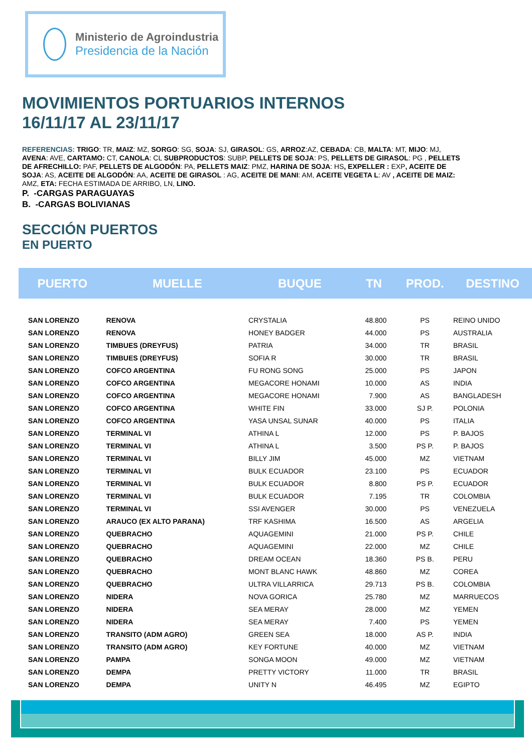Ministerio de Agroindustria
Presidencia de la Nación
MOVIMIENTOS PORTUARIOS INTERNOS
16/11/17 AL 23/11/17
REFERENCIAS: TRIGO: TR, MAIZ: MZ, SORGO: SG, SOJA: SJ, GIRASOL: GS, ARROZ:AZ, CEBADA: CB, MALTA: MT, MIJO: MJ, AVENA: AVE, CARTAMO: CT, CANOLA: CL SUBPRODUCTOS: SUBP, PELLETS DE SOJA: PS, PELLETS DE GIRASOL: PG , PELLETS DE AFRECHILLO: PAF, PELLETS DE ALGODÓN: PA, PELLETS MAIZ: PMZ, HARINA DE SOJA: HS, EXPELLER : EXP, ACEITE DE SOJA: AS, ACEITE DE ALGODÓN: AA, ACEITE DE GIRASOL : AG, ACEITE DE MANI: AM, ACEITE VEGETA L: AV , ACEITE DE MAIZ: AMZ, ETA: FECHA ESTIMADA DE ARRIBO, LN, LINO.
P. -CARGAS PARAGUAYAS
B. -CARGAS BOLIVIANAS
SECCIÓN PUERTOS
EN PUERTO
| PUERTO | MUELLE | BUQUE | TN | PROD. | DESTINO |
| --- | --- | --- | --- | --- | --- |
| SAN LORENZO | RENOVA | CRYSTALIA | 48.800 | PS | REINO UNIDO |
| SAN LORENZO | RENOVA | HONEY BADGER | 44.000 | PS | AUSTRALIA |
| SAN LORENZO | TIMBUES (DREYFUS) | PATRIA | 34.000 | TR | BRASIL |
| SAN LORENZO | TIMBUES (DREYFUS) | SOFIA R | 30.000 | TR | BRASIL |
| SAN LORENZO | COFCO ARGENTINA | FU RONG SONG | 25.000 | PS | JAPON |
| SAN LORENZO | COFCO ARGENTINA | MEGACORE HONAMI | 10.000 | AS | INDIA |
| SAN LORENZO | COFCO ARGENTINA | MEGACORE HONAMI | 7.900 | AS | BANGLADESH |
| SAN LORENZO | COFCO ARGENTINA | WHITE FIN | 33.000 | SJ P. | POLONIA |
| SAN LORENZO | COFCO ARGENTINA | YASA UNSAL SUNAR | 40.000 | PS | ITALIA |
| SAN LORENZO | TERMINAL VI | ATHINA L | 12.000 | PS | P. BAJOS |
| SAN LORENZO | TERMINAL VI | ATHINA L | 3.500 | PS P. | P. BAJOS |
| SAN LORENZO | TERMINAL VI | BILLY JIM | 45.000 | MZ | VIETNAM |
| SAN LORENZO | TERMINAL VI | BULK ECUADOR | 23.100 | PS | ECUADOR |
| SAN LORENZO | TERMINAL VI | BULK ECUADOR | 8.800 | PS P. | ECUADOR |
| SAN LORENZO | TERMINAL VI | BULK ECUADOR | 7.195 | TR | COLOMBIA |
| SAN LORENZO | TERMINAL VI | SSI AVENGER | 30.000 | PS | VENEZUELA |
| SAN LORENZO | ARAUCO (EX ALTO PARANA) | TRF KASHIMA | 16.500 | AS | ARGELIA |
| SAN LORENZO | QUEBRACHO | AQUAGEMINI | 21.000 | PS P. | CHILE |
| SAN LORENZO | QUEBRACHO | AQUAGEMINI | 22.000 | MZ | CHILE |
| SAN LORENZO | QUEBRACHO | DREAM OCEAN | 18.360 | PS B. | PERU |
| SAN LORENZO | QUEBRACHO | MONT BLANC HAWK | 48.860 | MZ | COREA |
| SAN LORENZO | QUEBRACHO | ULTRA VILLARRICA | 29.713 | PS B. | COLOMBIA |
| SAN LORENZO | NIDERA | NOVA GORICA | 25.780 | MZ | MARRUECOS |
| SAN LORENZO | NIDERA | SEA MERAY | 28.000 | MZ | YEMEN |
| SAN LORENZO | NIDERA | SEA MERAY | 7.400 | PS | YEMEN |
| SAN LORENZO | TRANSITO (ADM AGRO) | GREEN SEA | 18.000 | AS P. | INDIA |
| SAN LORENZO | TRANSITO (ADM AGRO) | KEY FORTUNE | 40.000 | MZ | VIETNAM |
| SAN LORENZO | PAMPA | SONGA MOON | 49.000 | MZ | VIETNAM |
| SAN LORENZO | DEMPA | PRETTY VICTORY | 11.000 | TR | BRASIL |
| SAN LORENZO | DEMPA | UNITY N | 46.495 | MZ | EGIPTO |